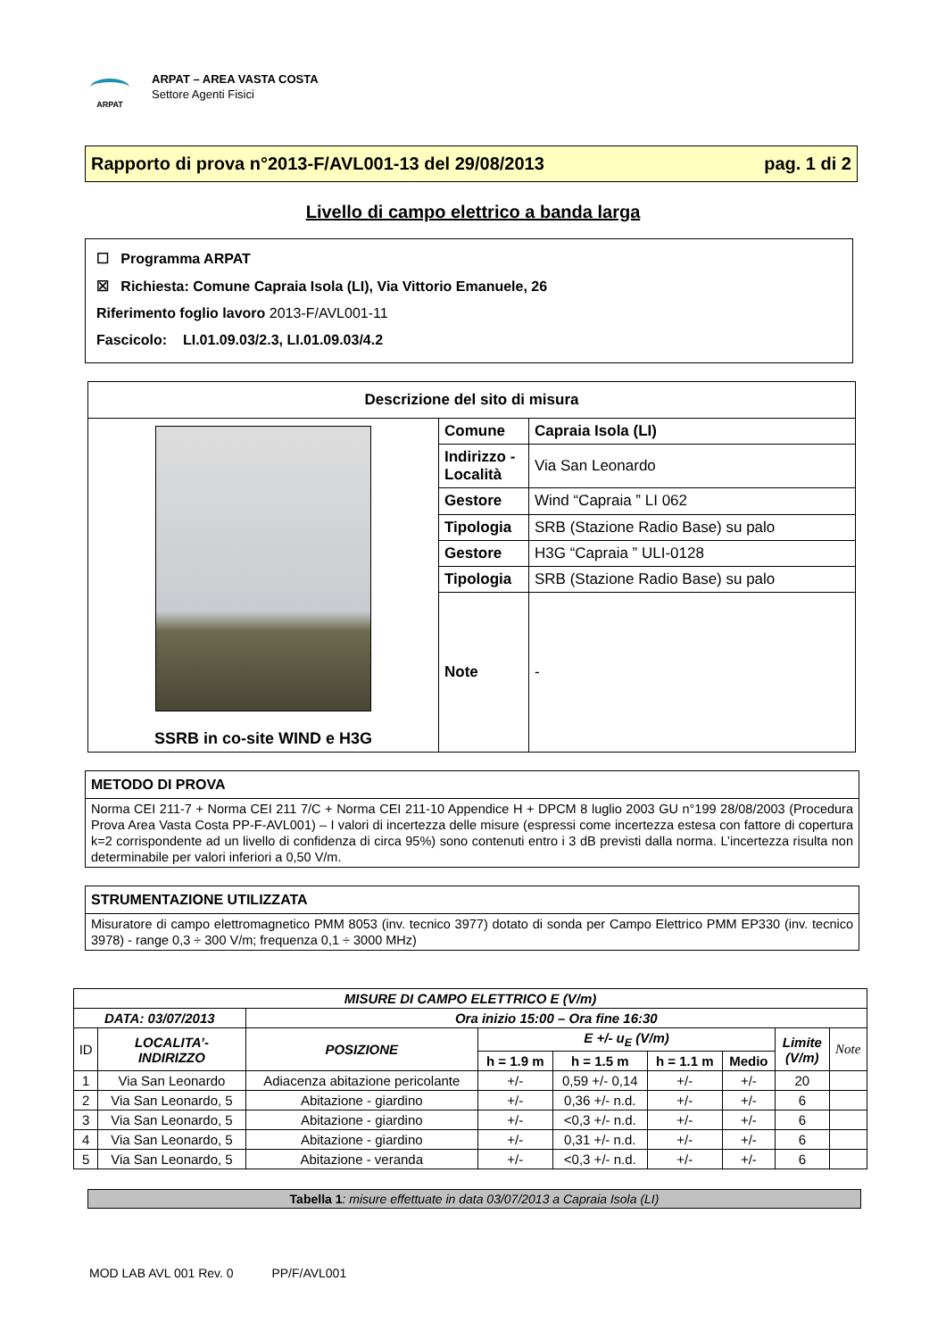ARPAT
ARPAT – AREA VASTA COSTA
Settore Agenti Fisici
Rapporto di prova n°2013-F/AVL001-13 del 29/08/2013 pag. 1 di 2
Livello di campo elettrico a banda larga
☐ Programma ARPAT
☒ Richiesta: Comune Capraia Isola (LI), Via Vittorio Emanuele, 26
Riferimento foglio lavoro 2013-F/AVL001-11
Fascicolo: LI.01.09.03/2.3, LI.01.09.03/4.2
| Descrizione del sito di misura | | |
| --- | --- | --- |
| SSRB in co-site WIND e H3G | Comune | Capraia Isola (LI) |
| | Indirizzo - Località | Via San Leonardo |
| | Gestore | Wind “Capraia ” LI 062 |
| | Tipologia | SRB (Stazione Radio Base) su palo |
| | Gestore | H3G “Capraia ” ULI-0128 |
| | Tipologia | SRB (Stazione Radio Base) su palo |
| | Note | - |
METODO DI PROVA
Norma CEI 211-7 + Norma CEI 211 7/C + Norma CEI 211-10 Appendice H + DPCM 8 luglio 2003 GU n°199 28/08/2003 (Procedura Prova Area Vasta Costa PP-F-AVL001) – I valori di incertezza delle misure (espressi come incertezza estesa con fattore di copertura k=2 corrispondente ad un livello di confidenza di circa 95%) sono contenuti entro i 3 dB previsti dalla norma. L’incertezza risulta non determinabile per valori inferiori a 0,50 V/m.
STRUMENTAZIONE UTILIZZATA
Misuratore di campo elettromagnetico PMM 8053 (inv. tecnico 3977) dotato di sonda per Campo Elettrico PMM EP330 (inv. tecnico 3978) - range 0,3 ÷ 300 V/m; frequenza 0,1 ÷ 3000 MHz)
| MISURE DI CAMPO ELETTRICO E (V/m) | | | | | | | | |
| --- | --- | --- | --- | --- | --- | --- | --- | --- |
| DATA: 03/07/2013 | | Ora inizio 15:00 – Ora fine 16:30 | | | | | | |
| ID | LOCALITA’- INDIRIZZO | POSIZIONE | E +/- u<sub>E</sub> (V/m) | | | | Limite (V/m) | Note |
| | | | h = 1.9 m | h = 1.5 m | h = 1.1 m | Medio | | |
| 1 | Via San Leonardo | Adiacenza abitazione pericolante | +/- | 0,59 +/- 0,14 | +/- | +/- | 20 | |
| 2 | Via San Leonardo, 5 | Abitazione - giardino | +/- | 0,36 +/- n.d. | +/- | +/- | 6 | |
| 3 | Via San Leonardo, 5 | Abitazione - giardino | +/- | <0,3 +/- n.d. | +/- | +/- | 6 | |
| 4 | Via San Leonardo, 5 | Abitazione - giardino | +/- | 0,31 +/- n.d. | +/- | +/- | 6 | |
| 5 | Via San Leonardo, 5 | Abitazione - veranda | +/- | <0,3 +/- n.d. | +/- | +/- | 6 | |
Tabella 1: misure effettuate in data 03/07/2013 a Capraia Isola (LI)
MOD LAB AVL 001 Rev. 0 PP/F/AVL001